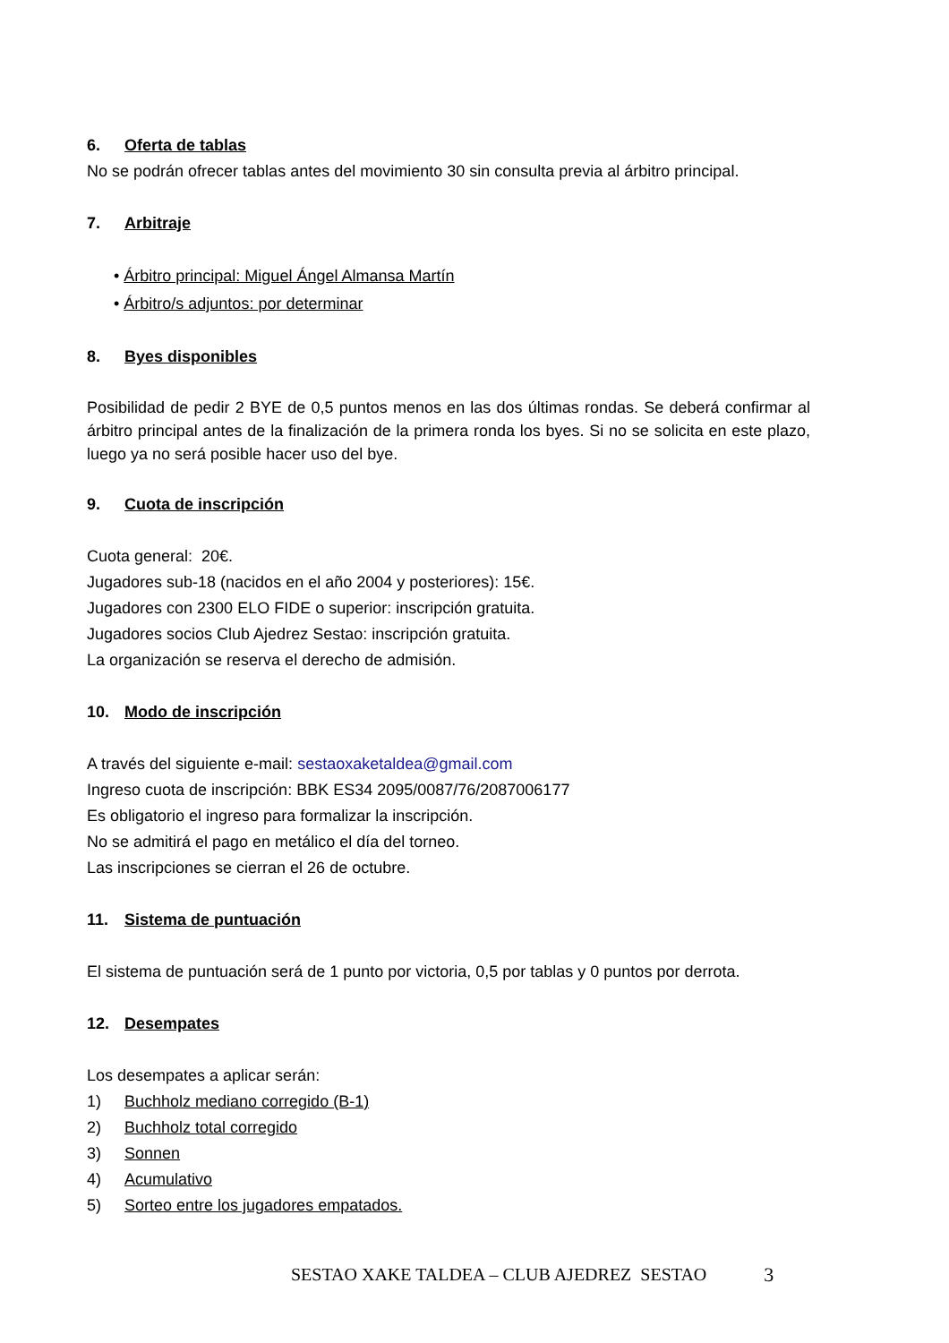6. Oferta de tablas
No se podrán ofrecer tablas antes del movimiento 30 sin consulta previa al árbitro principal.
7. Arbitraje
• Árbitro principal: Miguel Ángel Almansa Martín
• Árbitro/s adjuntos: por determinar
8. Byes disponibles
Posibilidad de pedir 2 BYE de 0,5 puntos menos en las dos últimas rondas. Se deberá confirmar al árbitro principal antes de la finalización de la primera ronda los byes. Si no se solicita en este plazo, luego ya no será posible hacer uso del bye.
9. Cuota de inscripción
Cuota general: 20€.
Jugadores sub-18 (nacidos en el año 2004 y posteriores): 15€.
Jugadores con 2300 ELO FIDE o superior: inscripción gratuita.
Jugadores socios Club Ajedrez Sestao: inscripción gratuita.
La organización se reserva el derecho de admisión.
10. Modo de inscripción
A través del siguiente e-mail: sestaoxaketaldea@gmail.com
Ingreso cuota de inscripción: BBK ES34 2095/0087/76/2087006177
Es obligatorio el ingreso para formalizar la inscripción.
No se admitirá el pago en metálico el día del torneo.
Las inscripciones se cierran el 26 de octubre.
11. Sistema de puntuación
El sistema de puntuación será de 1 punto por victoria, 0,5 por tablas y 0 puntos por derrota.
12. Desempates
Los desempates a aplicar serán:
1) Buchholz mediano corregido (B-1)
2) Buchholz total corregido
3) Sonnen
4) Acumulativo
5) Sorteo entre los jugadores empatados.
SESTAO XAKE TALDEA – CLUB AJEDREZ SESTAO 3